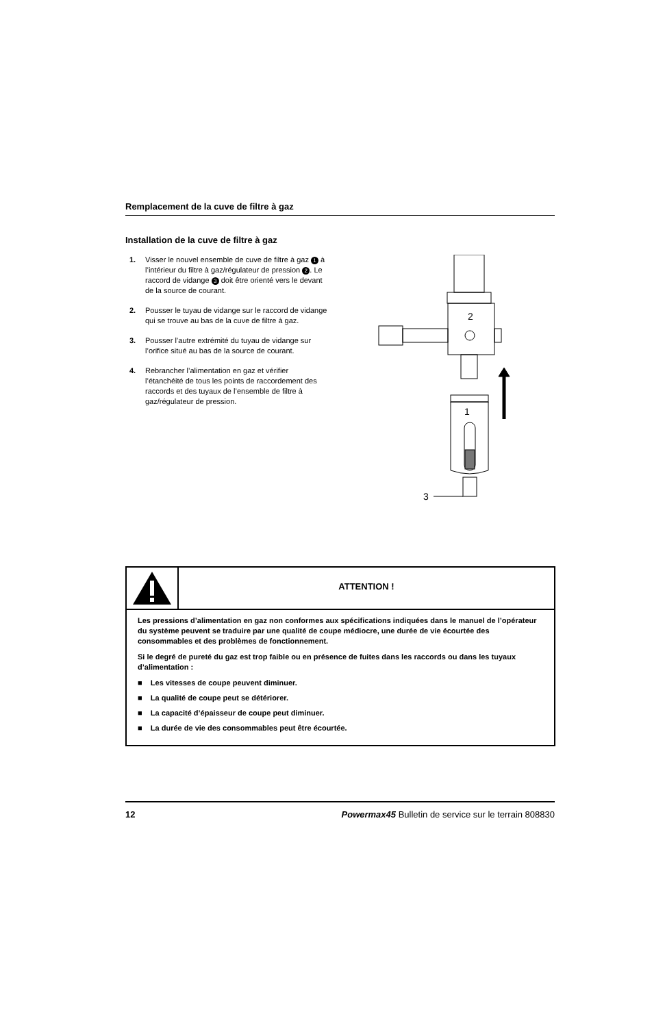Remplacement de la cuve de filtre à gaz
Installation de la cuve de filtre à gaz
1. Visser le nouvel ensemble de cuve de filtre à gaz 1 à l’intérieur du filtre à gaz/régulateur de pression 2. Le raccord de vidange 3 doit être orienté vers le devant de la source de courant.
2. Pousser le tuyau de vidange sur le raccord de vidange qui se trouve au bas de la cuve de filtre à gaz.
3. Pousser l’autre extrémité du tuyau de vidange sur l’orifice situé au bas de la source de courant.
4. Rebrancher l’alimentation en gaz et vérifier l’étanchéité de tous les points de raccordement des raccords et des tuyaux de l’ensemble de filtre à gaz/régulateur de pression.
2
1
3
ATTENTION !
Les pressions d’alimentation en gaz non conformes aux spécifications indiquées dans le manuel de l’opérateur du système peuvent se traduire par une qualité de coupe médiocre, une durée de vie écourtée des consommables et des problèmes de fonctionnement.
Si le degré de pureté du gaz est trop faible ou en présence de fuites dans les raccords ou dans les tuyaux d’alimentation :
■ Les vitesses de coupe peuvent diminuer.
■ La qualité de coupe peut se détériorer.
■ La capacité d’épaisseur de coupe peut diminuer.
■ La durée de vie des consommables peut être écourtée.
12 Powermax45 Bulletin de service sur le terrain 808830